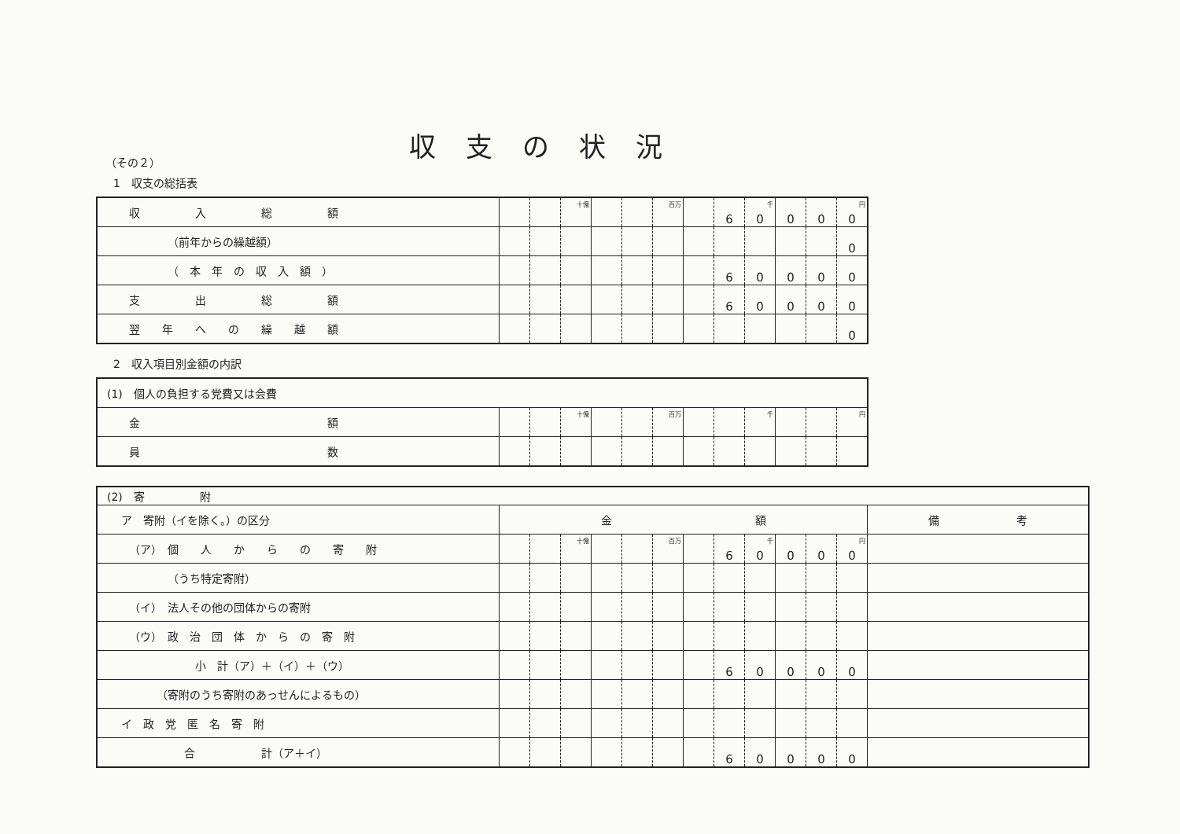収支の状況
（その２）
1　収支の総括表
| 収 入 総 額 | | | 十億 | | | 百万 | | 6 | 0 千 | 0 | 0 | 0 円 |
| （前年からの繰越額） | | | | | | | | | | | | 0 |
| （ 本 年 の 収 入 額 ） | | | | | | | | 6 | 0 | 0 | 0 | 0 |
| 支 出 総 額 | | | | | | | | 6 | 0 | 0 | 0 | 0 |
| 翌 年 へ の 繰 越 額 | | | | | | | | | | | | 0 |
2　収入項目別金額の内訳
| (1) 個人の負担する党費又は会費 | | | | | | | | | | | | |
| 金 額 | | | 十億 | | | 百万 | | | 千 | | | 円 |
| 員 数 | | | | | | | | | | | | |
| (2) 寄 附 | | | | | | | | | | | | | |
| ア 寄附（イを除く。）の区分 | 金 額 | | | | | | | | | | | | 備 考 |
| （ア） 個 人 か ら の 寄 附 | | | 十億 | | | 百万 | | 6 | 0 千 | 0 | 0 | 0 円 | |
| （うち特定寄附） | | | | | | | | | | | | | |
| （イ） 法人その他の団体からの寄附 | | | | | | | | | | | | | |
| （ウ） 政 治 団 体 か ら の 寄 附 | | | | | | | | | | | | | |
| 小 計（ア）＋（イ）＋（ウ） | | | | | | | | 6 | 0 | 0 | 0 | 0 | |
| （寄附のうち寄附のあっせんによるもの） | | | | | | | | | | | | | |
| イ 政 党 匿 名 寄 附 | | | | | | | | | | | | | |
| 合 計（ア＋イ） | | | | | | | | 6 | 0 | 0 | 0 | 0 | |